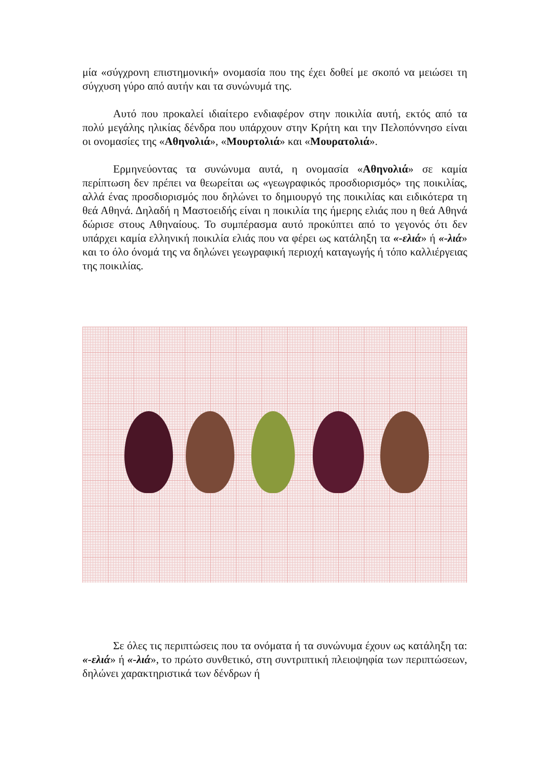μία «σύγχρονη επιστημονική» ονομασία που της έχει δοθεί με σκοπό να μειώσει τη σύγχυση γύρο από αυτήν και τα συνώνυμά της.
Αυτό που προκαλεί ιδιαίτερο ενδιαφέρον στην ποικιλία αυτή, εκτός από τα πολύ μεγάλης ηλικίας δένδρα που υπάρχουν στην Κρήτη και την Πελοπόννησο είναι οι ονομασίες της «Αθηνολιά», «Μουρτολιά» και «Μουρατολιά».
Ερμηνεύοντας τα συνώνυμα αυτά, η ονομασία «Αθηνολιά» σε καμία περίπτωση δεν πρέπει να θεωρείται ως «γεωγραφικός προσδιορισμός» της ποικιλίας, αλλά ένας προσδιορισμός που δηλώνει το δημιουργό της ποικιλίας και ειδικότερα τη θεά Αθηνά. Δηλαδή η Μαστοειδής είναι η ποικιλία της ήμερης ελιάς που η θεά Αθηνά δώρισε στους Αθηναίους. Το συμπέρασμα αυτό προκύπτει από το γεγονός ότι δεν υπάρχει καμία ελληνική ποικιλία ελιάς που να φέρει ως κατάληξη τα «-ελιά» ή «-λιά» και το όλο όνομά της να δηλώνει γεωγραφική περιοχή καταγωγής ή τόπο καλλιέργειας της ποικιλίας.
Σε όλες τις περιπτώσεις που τα ονόματα ή τα συνώνυμα έχουν ως κατάληξη τα: «-ελιά» ή «-λιά», το πρώτο συνθετικό, στη συντριπτική πλειοψηφία των περιπτώσεων, δηλώνει χαρακτηριστικά των δένδρων ή